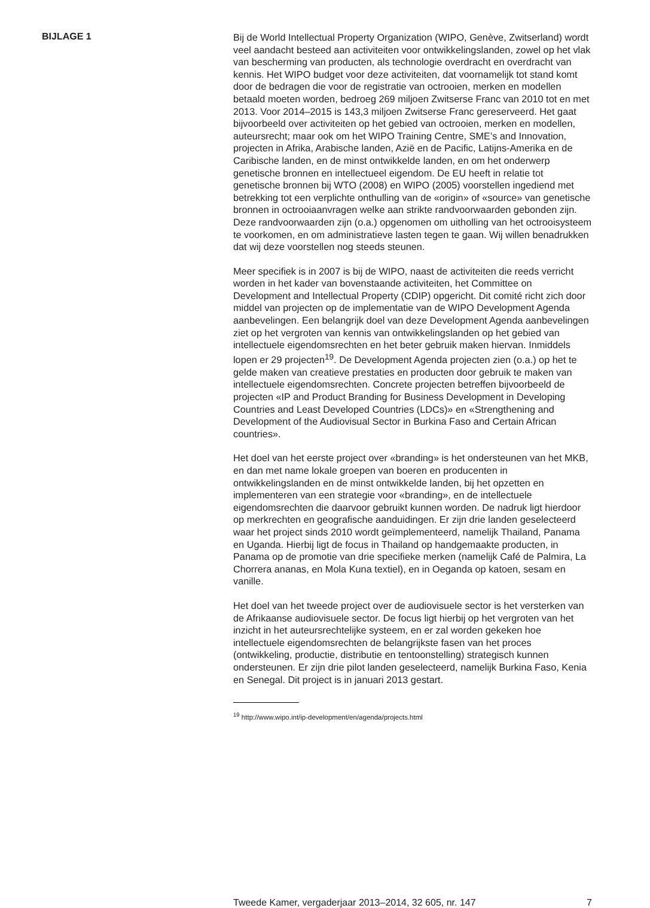BIJLAGE 1
Bij de World Intellectual Property Organization (WIPO, Genève, Zwitserland) wordt veel aandacht besteed aan activiteiten voor ontwikkelingslanden, zowel op het vlak van bescherming van producten, als technologie overdracht en overdracht van kennis. Het WIPO budget voor deze activiteiten, dat voornamelijk tot stand komt door de bedragen die voor de registratie van octrooien, merken en modellen betaald moeten worden, bedroeg 269 miljoen Zwitserse Franc van 2010 tot en met 2013. Voor 2014–2015 is 143,3 miljoen Zwitserse Franc gereserveerd. Het gaat bijvoorbeeld over activiteiten op het gebied van octrooien, merken en modellen, auteursrecht; maar ook om het WIPO Training Centre, SME’s and Innovation, projecten in Afrika, Arabische landen, Azië en de Pacific, Latijns-Amerika en de Caribische landen, en de minst ontwikkelde landen, en om het onderwerp genetische bronnen en intellectueel eigendom. De EU heeft in relatie tot genetische bronnen bij WTO (2008) en WIPO (2005) voorstellen ingediend met betrekking tot een verplichte onthulling van de «origin» of «source» van genetische bronnen in octrooiaanvragen welke aan strikte randvoorwaarden gebonden zijn. Deze randvoorwaarden zijn (o.a.) opgenomen om uitholling van het octrooisysteem te voorkomen, en om administratieve lasten tegen te gaan. Wij willen benadrukken dat wij deze voorstellen nog steeds steunen.
Meer specifiek is in 2007 is bij de WIPO, naast de activiteiten die reeds verricht worden in het kader van bovenstaande activiteiten, het Committee on Development and Intellectual Property (CDIP) opgericht. Dit comité richt zich door middel van projecten op de implementatie van de WIPO Development Agenda aanbevelingen. Een belangrijk doel van deze Development Agenda aanbevelingen ziet op het vergroten van kennis van ontwikkelingslanden op het gebied van intellectuele eigendomsrechten en het beter gebruik maken hiervan. Inmiddels lopen er 29 projecten<sup>19</sup>. De Development Agenda projecten zien (o.a.) op het te gelde maken van creatieve prestaties en producten door gebruik te maken van intellectuele eigendomsrechten. Concrete projecten betreffen bijvoorbeeld de projecten «IP and Product Branding for Business Development in Developing Countries and Least Developed Countries (LDCs)» en «Strengthening and Development of the Audiovisual Sector in Burkina Faso and Certain African countries».
Het doel van het eerste project over «branding» is het ondersteunen van het MKB, en dan met name lokale groepen van boeren en producenten in ontwikkelingslanden en de minst ontwikkelde landen, bij het opzetten en implementeren van een strategie voor «branding», en de intellectuele eigendomsrechten die daarvoor gebruikt kunnen worden. De nadruk ligt hierdoor op merkrechten en geografische aanduidingen. Er zijn drie landen geselecteerd waar het project sinds 2010 wordt geïmplementeerd, namelijk Thailand, Panama en Uganda. Hierbij ligt de focus in Thailand op handgemaakte producten, in Panama op de promotie van drie specifieke merken (namelijk Café de Palmira, La Chorrera ananas, en Mola Kuna textiel), en in Oeganda op katoen, sesam en vanille.
Het doel van het tweede project over de audiovisuele sector is het versterken van de Afrikaanse audiovisuele sector. De focus ligt hierbij op het vergroten van het inzicht in het auteursrechtelijke systeem, en er zal worden gekeken hoe intellectuele eigendomsrechten de belangrijkste fasen van het proces (ontwikkeling, productie, distributie en tentoonstelling) strategisch kunnen ondersteunen. Er zijn drie pilot landen geselecteerd, namelijk Burkina Faso, Kenia en Senegal. Dit project is in januari 2013 gestart.
<sup>19</sup> http://www.wipo.int/ip-development/en/agenda/projects.html
Tweede Kamer, vergaderjaar 2013–2014, 32 605, nr. 147 7